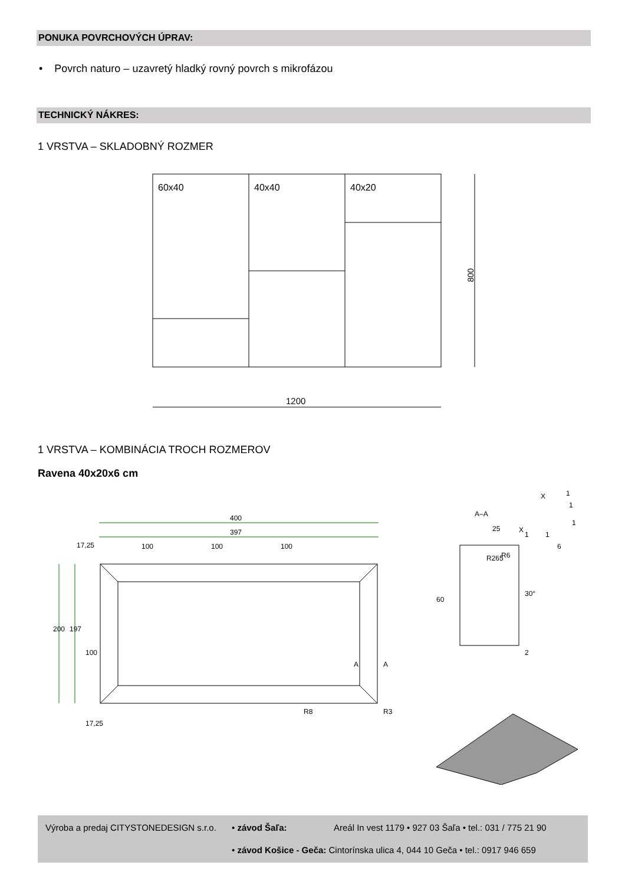PONUKA POVRCHOVÝCH ÚPRAV:
• Povrch naturo – uzavretý hladký rovný povrch s mikrofázou
TECHNICKÝ NÁKRES:
1 VRSTVA – SKLADOBNÝ ROZMER
60x40
40x40
40x20
800
1200
1 VRSTVA – KOMBINÁCIA TROCH ROZMEROV
Ravena 40x20x6 cm
400
397
17,25
100
100
100
200
197
100
17,25
A
A
R8
R3
A–A
25
60
2
R265
R6
30°
X
X
1
1
1
1
1
6
Výroba a predaj CITYSTONEDESIGN s.r.o.
• závod Šaľa:
Areál In vest 1179 • 927 03 Šaľa • tel.: 031 / 775 21 90
• závod Košice - Geča: Cintorínska ulica 4, 044 10 Geča • tel.: 0917 946 659